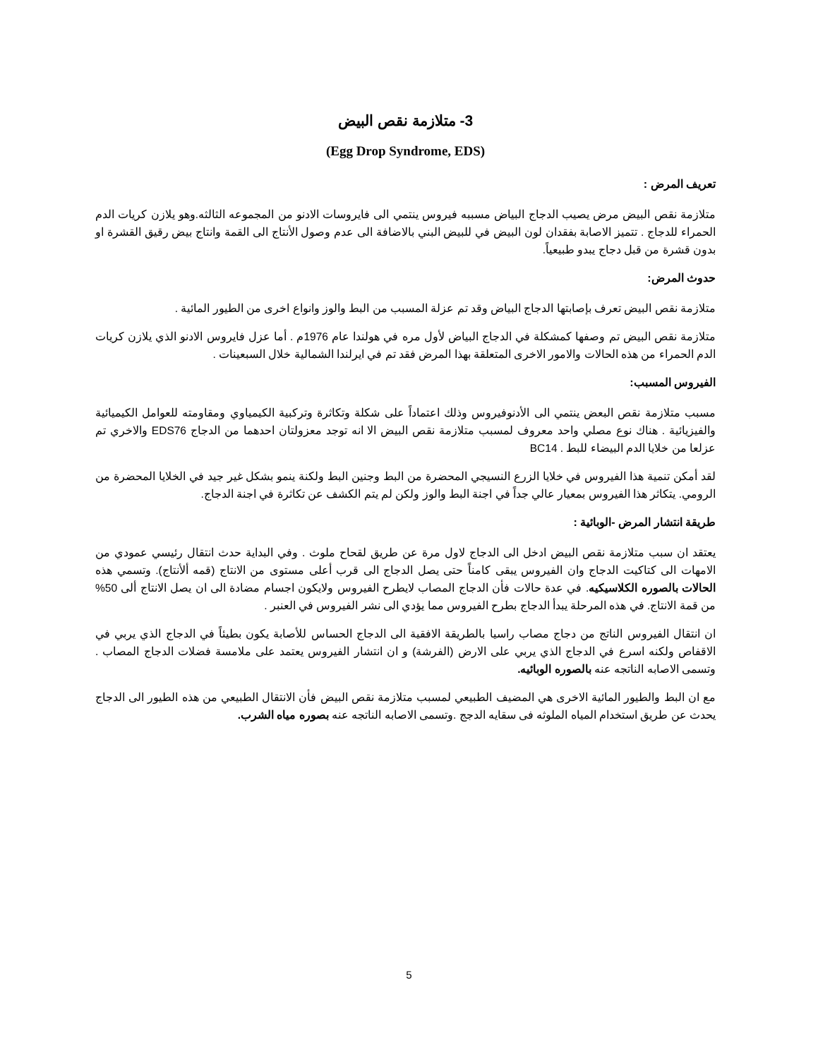3- متلازمة نقص البيض
(Egg Drop Syndrome, EDS)
تعريف المرض :
متلازمة نقص البيض مرض يصيب الدجاج البياض مسببه فيروس ينتمي الى فايروسات الادنو من المجموعه الثالثه.وهو يلازن كريات الدم الحمراء للدجاج . تتميز الاصابة بفقدان لون البيض في للبيض البني بالاضافة الى عدم وصول الأنتاج الى القمة وانتاج بيض رقيق القشرة او بدون قشرة من قبل دجاج يبدو طبيعياً.
حدوث المرض:
متلازمة نقص البيض تعرف بإصابتها الدجاج البياض وقد تم عزلة المسبب من البط والوز وانواع اخرى من الطيور المائية .
متلازمة نقص البيض تم وصفها كمشكلة في الدجاج البياض لأول مره في هولندا عام 1976م . أما عزل فايروس الادنو الذي يلازن كريات الدم الحمراء من هذه الحالات والامور الاخرى المتعلقة بهذا المرض فقد تم في ايرلندا الشمالية خلال السبعينات .
الفيروس المسبب:
مسبب متلازمة نقص البعض ينتمي الى الأدنوفيروس وذلك اعتماداً على شكلة وتكاثرة وتركبية الكيمياوي ومقاومته للعوامل الكيميائية والفيزيائية . هناك نوع مصلي واحد معروف لمسبب متلازمة نقص البيض الا انه توجد معزولتان احدهما من الدجاج EDS76 والاخري تم عزلعا من خلايا الدم البيضاء للبط . BC14
لقد أمكن تنمية هذا الفيروس في خلايا الزرع النسيجي المحضرة من البط وجنين البط ولكنة ينمو بشكل غير جيد في الخلايا المحضرة من الرومي. يتكاثر هذا الفيروس بمعيار عالي جداً في اجنة البط والوز ولكن لم يتم الكشف عن تكاثرة في اجنة الدجاج.
طريقة انتشار المرض -الوبائية :
يعتقد ان سبب متلازمة نقص البيض ادخل الى الدجاج لاول مرة عن طريق لقحاح ملوث . وفي البداية حدث انتقال رئيسي عمودي من الامهات الى كتاكيت الدجاج وان الفيروس يبقى كامناً حتى يصل الدجاج الى قرب أعلى مستوى من الانتاج (قمه ألأنتاج). وتسمي هذه الحالات بالصوره الكلاسيكيه. في عدة حالات فأن الدجاج المصاب لايطرح الفيروس ولايكون اجسام مضادة الى ان يصل الانتاج ألى 50% من قمة الانتاج. في هذه المرحلة يبدأ الدجاج بطرح الفيروس مما يؤدي الى نشر الفيروس في العنبر .
ان انتقال الفيروس الناتج من دجاج مصاب راسيا بالطريقة الافقية الى الدجاج الحساس للأصابة يكون بطيئاً في الدجاج الذي يربي في الاقفاص ولكنه اسرع في الدجاج الذي يربي على الارض (الفرشة) و ان انتشار الفيروس يعتمد على ملامسة فضلات الدجاج المصاب . وتسمى الاصابه الناتجه عنه بالصوره الوبائيه.
مع ان البط والطيور المائية الاخرى هي المضيف الطبيعي لمسبب متلازمة نقص البيض فأن الانتقال الطبيعي من هذه الطيور الى الدجاج يحدث عن طريق استخدام المياه الملوثه فى سقايه الدجج .وتسمى الاصابه الناتجه عنه بصوره مياه الشرب.
5